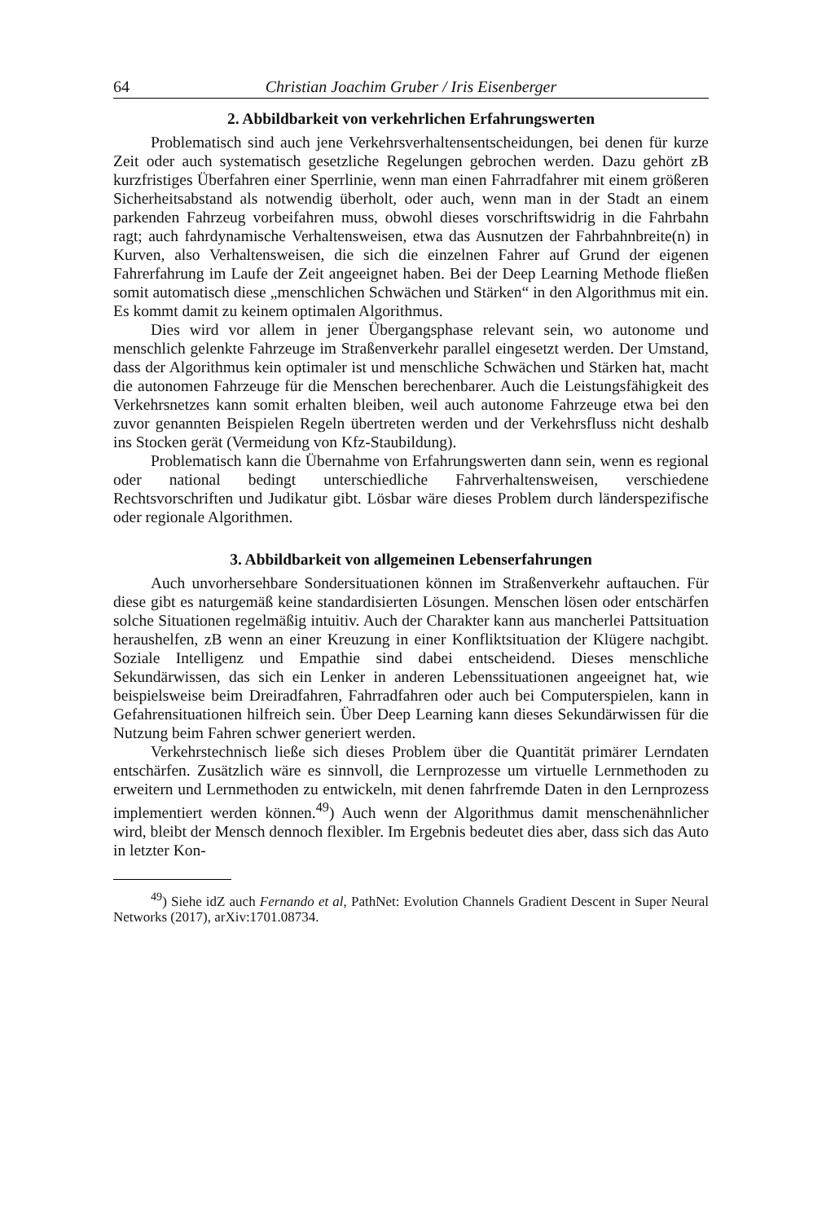64 Christian Joachim Gruber / Iris Eisenberger
2. Abbildbarkeit von verkehrlichen Erfahrungswerten
Problematisch sind auch jene Verkehrsverhaltensentscheidungen, bei denen für kurze Zeit oder auch systematisch gesetzliche Regelungen gebrochen werden. Dazu gehört zB kurzfristiges Überfahren einer Sperrlinie, wenn man einen Fahrradfahrer mit einem größeren Sicherheitsabstand als notwendig überholt, oder auch, wenn man in der Stadt an einem parkenden Fahrzeug vorbeifahren muss, obwohl dieses vorschriftswidrig in die Fahrbahn ragt; auch fahrdynamische Verhaltensweisen, etwa das Ausnutzen der Fahrbahnbreite(n) in Kurven, also Verhaltensweisen, die sich die einzelnen Fahrer auf Grund der eigenen Fahrerfahrung im Laufe der Zeit angeeignet haben. Bei der Deep Learning Methode fließen somit automatisch diese „menschlichen Schwächen und Stärken“ in den Algorithmus mit ein. Es kommt damit zu keinem optimalen Algorithmus.
Dies wird vor allem in jener Übergangsphase relevant sein, wo autonome und menschlich gelenkte Fahrzeuge im Straßenverkehr parallel eingesetzt werden. Der Umstand, dass der Algorithmus kein optimaler ist und menschliche Schwächen und Stärken hat, macht die autonomen Fahrzeuge für die Menschen berechenbarer. Auch die Leistungsfähigkeit des Verkehrsnetzes kann somit erhalten bleiben, weil auch autonome Fahrzeuge etwa bei den zuvor genannten Beispielen Regeln übertreten werden und der Verkehrsfluss nicht deshalb ins Stocken gerät (Vermeidung von Kfz-Staubildung).
Problematisch kann die Übernahme von Erfahrungswerten dann sein, wenn es regional oder national bedingt unterschiedliche Fahrverhaltensweisen, verschiedene Rechtsvorschriften und Judikatur gibt. Lösbar wäre dieses Problem durch länderspezifische oder regionale Algorithmen.
3. Abbildbarkeit von allgemeinen Lebenserfahrungen
Auch unvorhersehbare Sondersituationen können im Straßenverkehr auftauchen. Für diese gibt es naturgemäß keine standardisierten Lösungen. Menschen lösen oder entschärfen solche Situationen regelmäßig intuitiv. Auch der Charakter kann aus mancherlei Pattsituation heraushelfen, zB wenn an einer Kreuzung in einer Konfliktsituation der Klügere nachgibt. Soziale Intelligenz und Empathie sind dabei entscheidend. Dieses menschliche Sekundärwissen, das sich ein Lenker in anderen Lebenssituationen angeeignet hat, wie beispielsweise beim Dreiradfahren, Fahrradfahren oder auch bei Computerspielen, kann in Gefahrensituationen hilfreich sein. Über Deep Learning kann dieses Sekundärwissen für die Nutzung beim Fahren schwer generiert werden.
Verkehrstechnisch ließe sich dieses Problem über die Quantität primärer Lerndaten entschärfen. Zusätzlich wäre es sinnvoll, die Lernprozesse um virtuelle Lernmethoden zu erweitern und Lernmethoden zu entwickeln, mit denen fahrfremde Daten in den Lernprozess implementiert werden können.<sup>49</sup>) Auch wenn der Algorithmus damit menschenähnlicher wird, bleibt der Mensch dennoch flexibler. Im Ergebnis bedeutet dies aber, dass sich das Auto in letzter Kon-
<sup>49</sup>) Siehe idZ auch Fernando et al, PathNet: Evolution Channels Gradient Descent in Super Neural Networks (2017), arXiv:1701.08734.